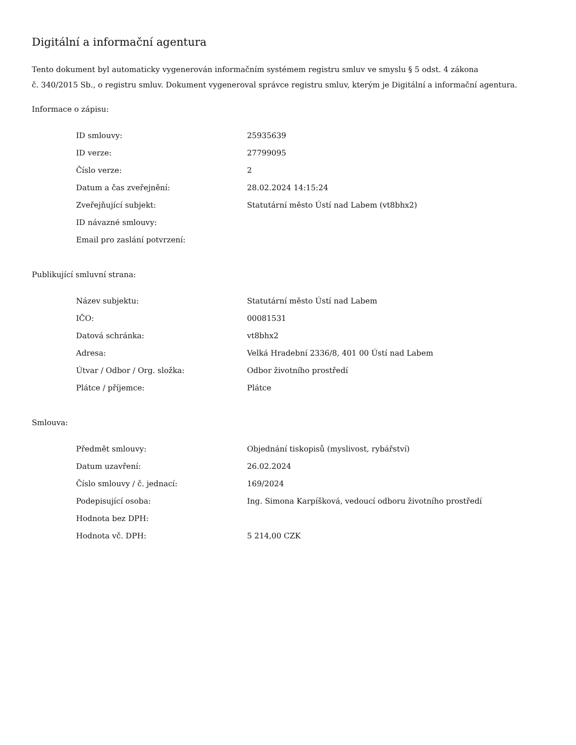Digitální a informační agentura
Tento dokument byl automaticky vygenerován informačním systémem registru smluv ve smyslu § 5 odst. 4 zákona
č. 340/2015 Sb., o registru smluv. Dokument vygeneroval správce registru smluv, kterým je Digitální a informační agentura.
Informace o zápisu:
| ID smlouvy: | 25935639 |
| ID verze: | 27799095 |
| Číslo verze: | 2 |
| Datum a čas zveřejnění: | 28.02.2024 14:15:24 |
| Zveřejňující subjekt: | Statutární město Ústí nad Labem (vt8bhx2) |
| ID návazné smlouvy: | |
| Email pro zaslání potvrzení: | |
Publikující smluvní strana:
| Název subjektu: | Statutární město Ústí nad Labem |
| IČO: | 00081531 |
| Datová schránka: | vt8bhx2 |
| Adresa: | Velká Hradební 2336/8, 401 00 Ústí nad Labem |
| Útvar / Odbor / Org. složka: | Odbor životního prostředí |
| Plátce / příjemce: | Plátce |
Smlouva:
| Předmět smlouvy: | Objednání tiskopisů (myslivost, rybářství) |
| Datum uzavření: | 26.02.2024 |
| Číslo smlouvy / č. jednací: | 169/2024 |
| Podepisující osoba: | Ing. Simona Karpíšková, vedoucí odboru životního prostředí |
| Hodnota bez DPH: | |
| Hodnota vč. DPH: | 5 214,00 CZK |